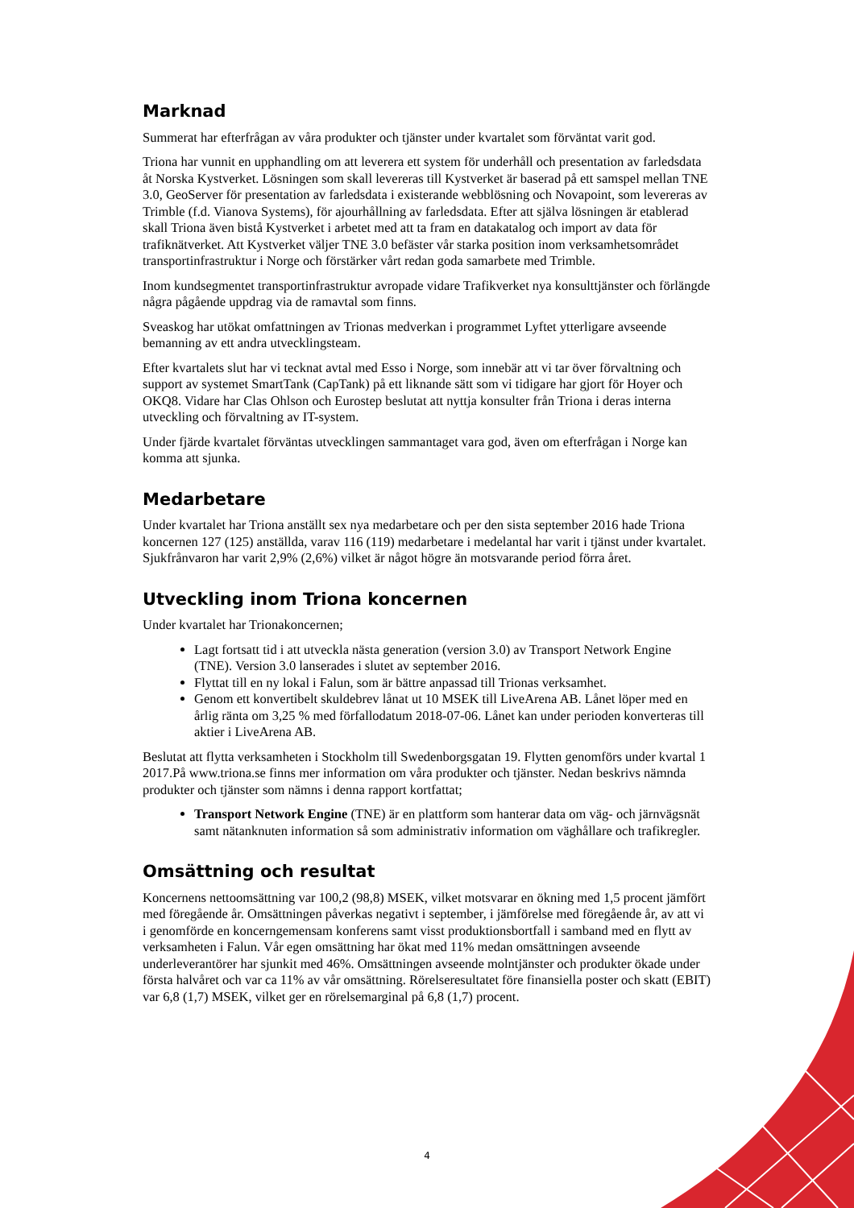Marknad
Summerat har efterfrågan av våra produkter och tjänster under kvartalet som förväntat varit god.
Triona har vunnit en upphandling om att leverera ett system för underhåll och presentation av farledsdata åt Norska Kystverket. Lösningen som skall levereras till Kystverket är baserad på ett samspel mellan TNE 3.0, GeoServer för presentation av farledsdata i existerande webblösning och Novapoint, som levereras av Trimble (f.d. Vianova Systems), för ajourhållning av farledsdata. Efter att själva lösningen är etablerad skall Triona även bistå Kystverket i arbetet med att ta fram en datakatalog och import av data för trafiknätverket. Att Kystverket väljer TNE 3.0 befäster vår starka position inom verksamhetsområdet transportinfrastruktur i Norge och förstärker vårt redan goda samarbete med Trimble.
Inom kundsegmentet transportinfrastruktur avropade vidare Trafikverket nya konsulttjänster och förlängde några pågående uppdrag via de ramavtal som finns.
Sveaskog har utökat omfattningen av Trionas medverkan i programmet Lyftet ytterligare avseende bemanning av ett andra utvecklingsteam.
Efter kvartalets slut har vi tecknat avtal med Esso i Norge, som innebär att vi tar över förvaltning och support av systemet SmartTank (CapTank) på ett liknande sätt som vi tidigare har gjort för Hoyer och OKQ8. Vidare har Clas Ohlson och Eurostep beslutat att nyttja konsulter från Triona i deras interna utveckling och förvaltning av IT-system.
Under fjärde kvartalet förväntas utvecklingen sammantaget vara god, även om efterfrågan i Norge kan komma att sjunka.
Medarbetare
Under kvartalet har Triona anställt sex nya medarbetare och per den sista september 2016 hade Triona koncernen 127 (125) anställda, varav 116 (119) medarbetare i medelantal har varit i tjänst under kvartalet. Sjukfrånvaron har varit 2,9% (2,6%) vilket är något högre än motsvarande period förra året.
Utveckling inom Triona koncernen
Under kvartalet har Trionakoncernen;
Lagt fortsatt tid i att utveckla nästa generation (version 3.0) av Transport Network Engine (TNE). Version 3.0 lanserades i slutet av september 2016.
Flyttat till en ny lokal i Falun, som är bättre anpassad till Trionas verksamhet.
Genom ett konvertibelt skuldebrev lånat ut 10 MSEK till LiveArena AB. Lånet löper med en årlig ränta om 3,25 % med förfallodatum 2018-07-06. Lånet kan under perioden konverteras till aktier i LiveArena AB.
Beslutat att flytta verksamheten i Stockholm till Swedenborgsgatan 19. Flytten genomförs under kvartal 1 2017.På www.triona.se finns mer information om våra produkter och tjänster. Nedan beskrivs nämnda produkter och tjänster som nämns i denna rapport kortfattat;
Transport Network Engine (TNE) är en plattform som hanterar data om väg- och järnvägsnät samt nätanknuten information så som administrativ information om väghållare och trafikregler.
Omsättning och resultat
Koncernens nettoomsättning var 100,2 (98,8) MSEK, vilket motsvarar en ökning med 1,5 procent jämfört med föregående år. Omsättningen påverkas negativt i september, i jämförelse med föregående år, av att vi i genomförde en koncerngemensam konferens samt visst produktionsbortfall i samband med en flytt av verksamheten i Falun. Vår egen omsättning har ökat med 11% medan omsättningen avseende underleverantörer har sjunkit med 46%. Omsättningen avseende molntjänster och produkter ökade under första halvåret och var ca 11% av vår omsättning. Rörelseresultatet före finansiella poster och skatt (EBIT) var 6,8 (1,7) MSEK, vilket ger en rörelsemarginal på 6,8 (1,7) procent.
4